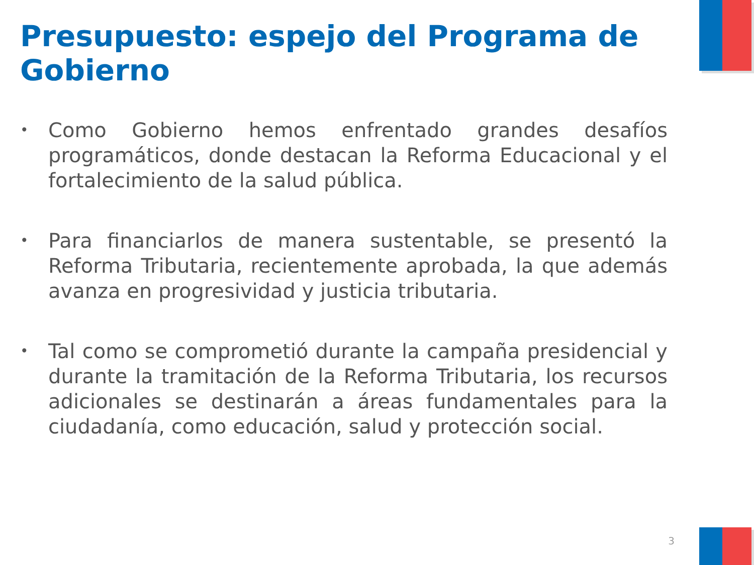Presupuesto: espejo del Programa de Gobierno
• Como Gobierno hemos enfrentado grandes desafíos programáticos, donde destacan la Reforma Educacional y el fortalecimiento de la salud pública.
• Para financiarlos de manera sustentable, se presentó la Reforma Tributaria, recientemente aprobada, la que además avanza en progresividad y justicia tributaria.
• Tal como se comprometió durante la campaña presidencial y durante la tramitación de la Reforma Tributaria, los recursos adicionales se destinarán a áreas fundamentales para la ciudadanía, como educación, salud y protección social.
3